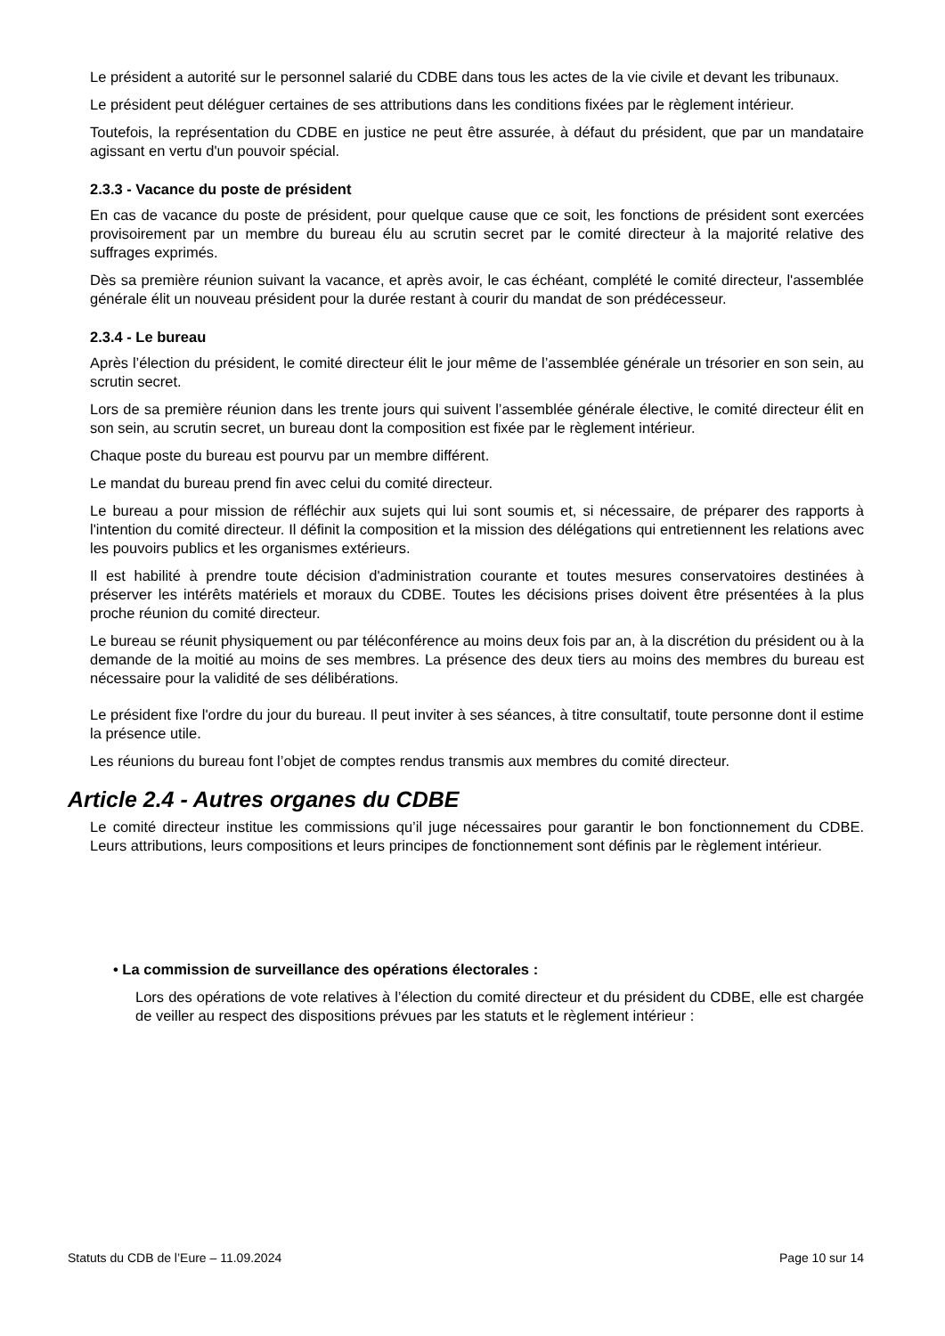Le président a autorité sur le personnel salarié du CDBE dans tous les actes de la vie civile et devant les tribunaux.
Le président peut déléguer certaines de ses attributions dans les conditions fixées par le règlement intérieur.
Toutefois, la représentation du CDBE en justice ne peut être assurée, à défaut du président, que par un mandataire agissant en vertu d'un pouvoir spécial.
2.3.3 - Vacance du poste de président
En cas de vacance du poste de président, pour quelque cause que ce soit, les fonctions de président sont exercées provisoirement par un membre du bureau élu au scrutin secret par le comité directeur à la majorité relative des suffrages exprimés.
Dès sa première réunion suivant la vacance, et après avoir, le cas échéant, complété le comité directeur, l'assemblée générale élit un nouveau président pour la durée restant à courir du mandat de son prédécesseur.
2.3.4 - Le bureau
Après l’élection du président, le comité directeur élit le jour même de l’assemblée générale un trésorier en son sein, au scrutin secret.
Lors de sa première réunion dans les trente jours qui suivent l’assemblée générale élective, le comité directeur élit en son sein, au scrutin secret, un bureau dont la composition est fixée par le règlement intérieur.
Chaque poste du bureau est pourvu par un membre différent.
Le mandat du bureau prend fin avec celui du comité directeur.
Le bureau a pour mission de réfléchir aux sujets qui lui sont soumis et, si nécessaire, de préparer des rapports à l'intention du comité directeur. Il définit la composition et la mission des délégations qui entretiennent les relations avec les pouvoirs publics et les organismes extérieurs.
Il est habilité à prendre toute décision d'administration courante et toutes mesures conservatoires destinées à préserver les intérêts matériels et moraux du CDBE. Toutes les décisions prises doivent être présentées à la plus proche réunion du comité directeur.
Le bureau se réunit physiquement ou par téléconférence au moins deux fois par an, à la discrétion du président ou à la demande de la moitié au moins de ses membres. La présence des deux tiers au moins des membres du bureau est nécessaire pour la validité de ses délibérations.
Le président fixe l'ordre du jour du bureau. Il peut inviter à ses séances, à titre consultatif, toute personne dont il estime la présence utile.
Les réunions du bureau font l’objet de comptes rendus transmis aux membres du comité directeur.
Article 2.4 - Autres organes du CDBE
Le comité directeur institue les commissions qu’il juge nécessaires pour garantir le bon fonctionnement du CDBE. Leurs attributions, leurs compositions et leurs principes de fonctionnement sont définis par le règlement intérieur.
• La commission de surveillance des opérations électorales :
Lors des opérations de vote relatives à l’élection du comité directeur et du président du CDBE, elle est chargée de veiller au respect des dispositions prévues par les statuts et le règlement intérieur :
Statuts du CDB de l’Eure – 11.09.2024 Page 10 sur 14